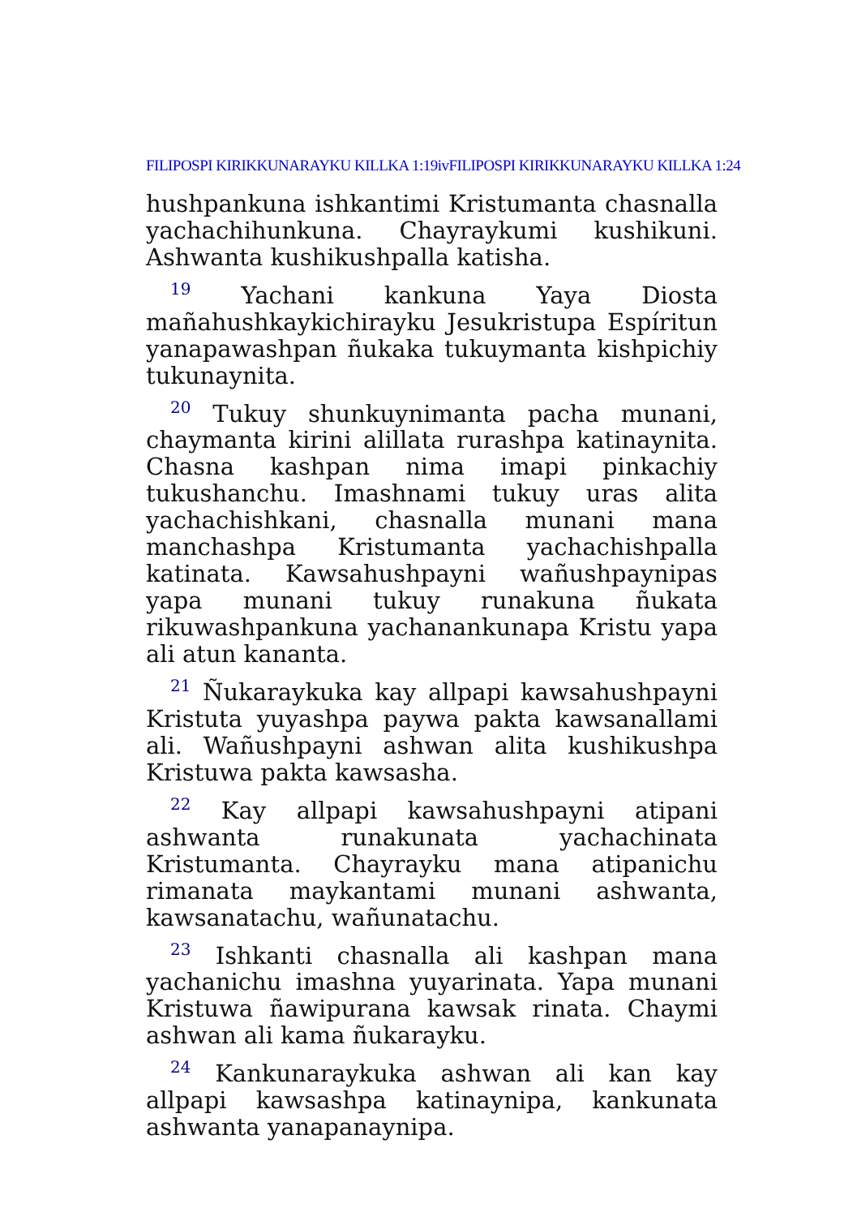FILIPOSPI KIRIKKUNARAYKU KILLKA 1:19ivFILIPOSPI KIRIKKUNARAYKU KILLKA 1:24
hushpankuna ishkantimi Kristumanta chasnalla yachachihunkuna. Chayraykumi kushikuni. Ashwanta kushikushpalla katisha.
<sup>19</sup> Yachani kankuna Yaya Diosta mañahushkaykichirayku Jesukristupa Espíritun yanapawashpan ñukaka tukuymanta kishpichiy tukunaynita.
<sup>20</sup> Tukuy shunkuynimanta pacha munani, chaymanta kirini alillata rurashpa katinaynita. Chasna kashpan nima imapi pinkachiy tukushanchu. Imashnami tukuy uras alita yachachishkani, chasnalla munani mana manchashpa Kristumanta yachachishpalla katinata. Kawsahushpayni wañushpaynipas yapa munani tukuy runakuna ñukata rikuwashpankuna yachanankunapa Kristu yapa ali atun kananta.
<sup>21</sup> Ñukaraykuka kay allpapi kawsahushpayni Kristuta yuyashpa paywa pakta kawsanallami ali. Wañushpayni ashwan alita kushikushpa Kristuwa pakta kawsasha.
<sup>22</sup> Kay allpapi kawsahushpayni atipani ashwanta runakunata yachachinata Kristumanta. Chayrayku mana atipanichu rimanata maykantami munani ashwanta, kawsanatachu, wañunatachu.
<sup>23</sup> Ishkanti chasnalla ali kashpan mana yachanichu imashna yuyarinata. Yapa munani Kristuwa ñawipurana kawsak rinata. Chaymi ashwan ali kama ñukarayku.
<sup>24</sup> Kankunaraykuka ashwan ali kan kay allpapi kawsashpa katinaynipa, kankunata ashwanta yanapanaynipa.